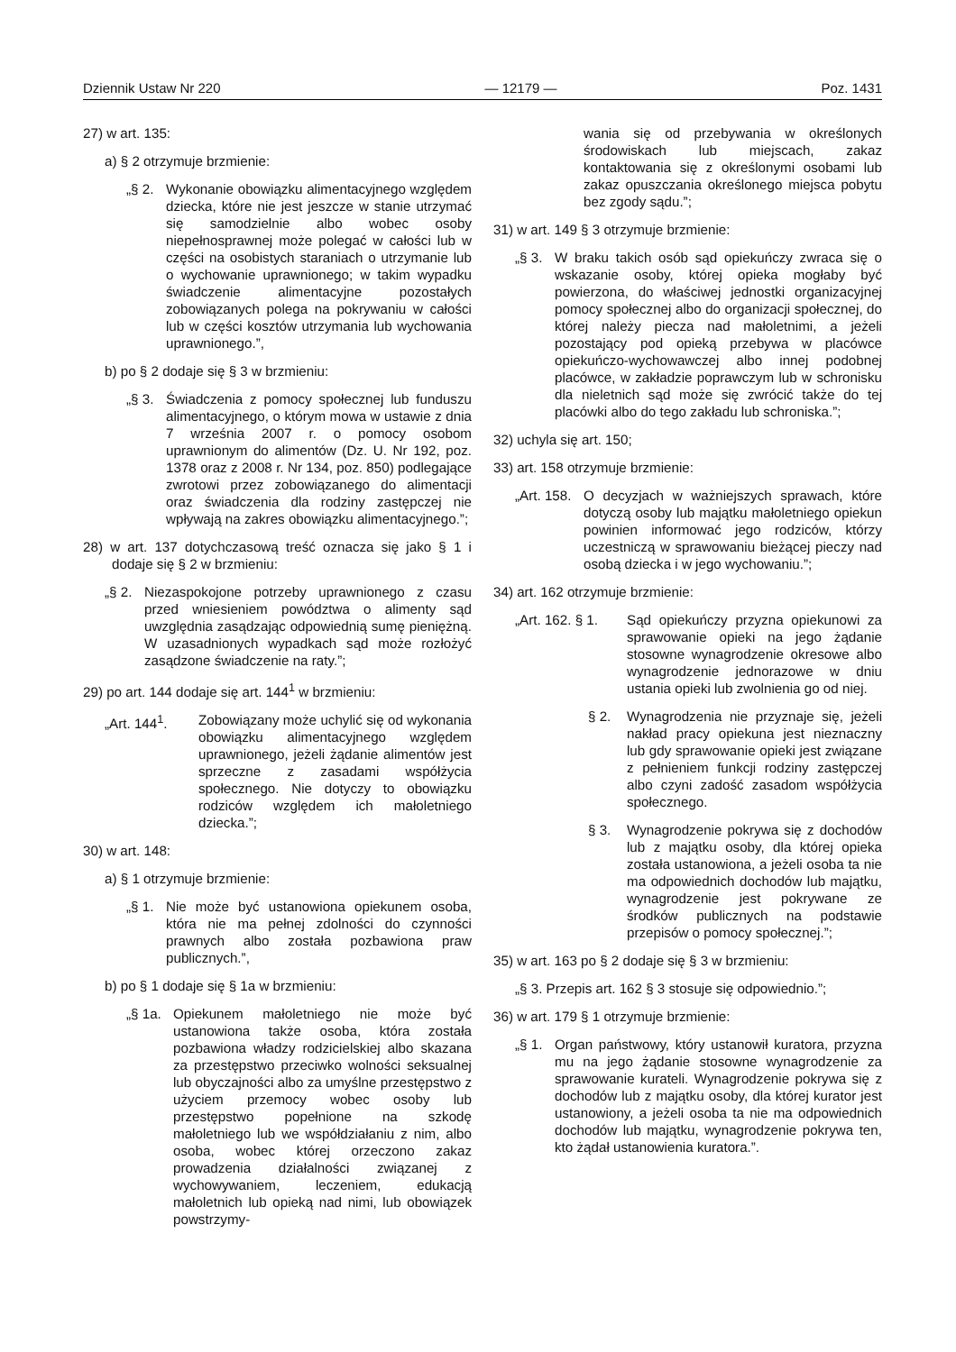Dziennik Ustaw Nr 220 — 12179 — Poz. 1431
27) w art. 135:
a) § 2 otrzymuje brzmienie:
„§ 2. Wykonanie obowiązku alimentacyjnego względem dziecka, które nie jest jeszcze w stanie utrzymać się samodzielnie albo wobec osoby niepełnosprawnej może polegać w całości lub w części na osobistych staraniach o utrzymanie lub o wychowanie uprawnionego; w takim wypadku świadczenie alimentacyjne pozostałych zobowiązanych polega na pokrywaniu w całości lub w części kosztów utrzymania lub wychowania uprawnionego.”,
b) po § 2 dodaje się § 3 w brzmieniu:
„§ 3. Świadczenia z pomocy społecznej lub funduszu alimentacyjnego, o którym mowa w ustawie z dnia 7 września 2007 r. o pomocy osobom uprawnionym do alimentów (Dz. U. Nr 192, poz. 1378 oraz z 2008 r. Nr 134, poz. 850) podlegające zwrotowi przez zobowiązanego do alimentacji oraz świadczenia dla rodziny zastępczej nie wpływają na zakres obowiązku alimentacyjnego.”;
28) w art. 137 dotychczasową treść oznacza się jako § 1 i dodaje się § 2 w brzmieniu:
„§ 2. Niezaspokojone potrzeby uprawnionego z czasu przed wniesieniem powództwa o alimenty sąd uwzględnia zasądzając odpowiednią sumę pieniężną. W uzasadnionych wypadkach sąd może rozłożyć zasądzone świadczenie na raty.”;
29) po art. 144 dodaje się art. 144<sup>1</sup> w brzmieniu:
„Art. 144<sup>1</sup>. Zobowiązany może uchylić się od wykonania obowiązku alimentacyjnego względem uprawnionego, jeżeli żądanie alimentów jest sprzeczne z zasadami współżycia społecznego. Nie dotyczy to obowiązku rodziców względem ich małoletniego dziecka.”;
30) w art. 148:
a) § 1 otrzymuje brzmienie:
„§ 1. Nie może być ustanowiona opiekunem osoba, która nie ma pełnej zdolności do czynności prawnych albo została pozbawiona praw publicznych.”,
b) po § 1 dodaje się § 1a w brzmieniu:
„§ 1a. Opiekunem małoletniego nie może być ustanowiona także osoba, która została pozbawiona władzy rodzicielskiej albo skazana za przestępstwo przeciwko wolności seksualnej lub obyczajności albo za umyślne przestępstwo z użyciem przemocy wobec osoby lub przestępstwo popełnione na szkodę małoletniego lub we współdziałaniu z nim, albo osoba, wobec której orzeczono zakaz prowadzenia działalności związanej z wychowywaniem, leczeniem, edukacją małoletnich lub opieką nad nimi, lub obowiązek powstrzymy-
wania się od przebywania w określonych środowiskach lub miejscach, zakaz kontaktowania się z określonymi osobami lub zakaz opuszczania określonego miejsca pobytu bez zgody sądu.”;
31) w art. 149 § 3 otrzymuje brzmienie:
„§ 3. W braku takich osób sąd opiekuńczy zwraca się o wskazanie osoby, której opieka mogłaby być powierzona, do właściwej jednostki organizacyjnej pomocy społecznej albo do organizacji społecznej, do której należy piecza nad małoletnimi, a jeżeli pozostający pod opieką przebywa w placówce opiekuńczo-wychowawczej albo innej podobnej placówce, w zakładzie poprawczym lub w schronisku dla nieletnich sąd może się zwrócić także do tej placówki albo do tego zakładu lub schroniska.”;
32) uchyla się art. 150;
33) art. 158 otrzymuje brzmienie:
„Art. 158. O decyzjach w ważniejszych sprawach, które dotyczą osoby lub majątku małoletniego opiekun powinien informować jego rodziców, którzy uczestniczą w sprawowaniu bieżącej pieczy nad osobą dziecka i w jego wychowaniu.”;
34) art. 162 otrzymuje brzmienie:
„Art. 162. § 1. Sąd opiekuńczy przyzna opiekunowi za sprawowanie opieki na jego żądanie stosowne wynagrodzenie okresowe albo wynagrodzenie jednorazowe w dniu ustania opieki lub zwolnienia go od niej.
§ 2. Wynagrodzenia nie przyznaje się, jeżeli nakład pracy opiekuna jest nieznaczny lub gdy sprawowanie opieki jest związane z pełnieniem funkcji rodziny zastępczej albo czyni zadość zasadom współżycia społecznego.
§ 3. Wynagrodzenie pokrywa się z dochodów lub z majątku osoby, dla której opieka została ustanowiona, a jeżeli osoba ta nie ma odpowiednich dochodów lub majątku, wynagrodzenie jest pokrywane ze środków publicznych na podstawie przepisów o pomocy społecznej.”;
35) w art. 163 po § 2 dodaje się § 3 w brzmieniu:
„§ 3. Przepis art. 162 § 3 stosuje się odpowiednio.”;
36) w art. 179 § 1 otrzymuje brzmienie:
„§ 1. Organ państwowy, który ustanowił kuratora, przyzna mu na jego żądanie stosowne wynagrodzenie za sprawowanie kurateli. Wynagrodzenie pokrywa się z dochodów lub z majątku osoby, dla której kurator jest ustanowiony, a jeżeli osoba ta nie ma odpowiednich dochodów lub majątku, wynagrodzenie pokrywa ten, kto żądał ustanowienia kuratora.”.